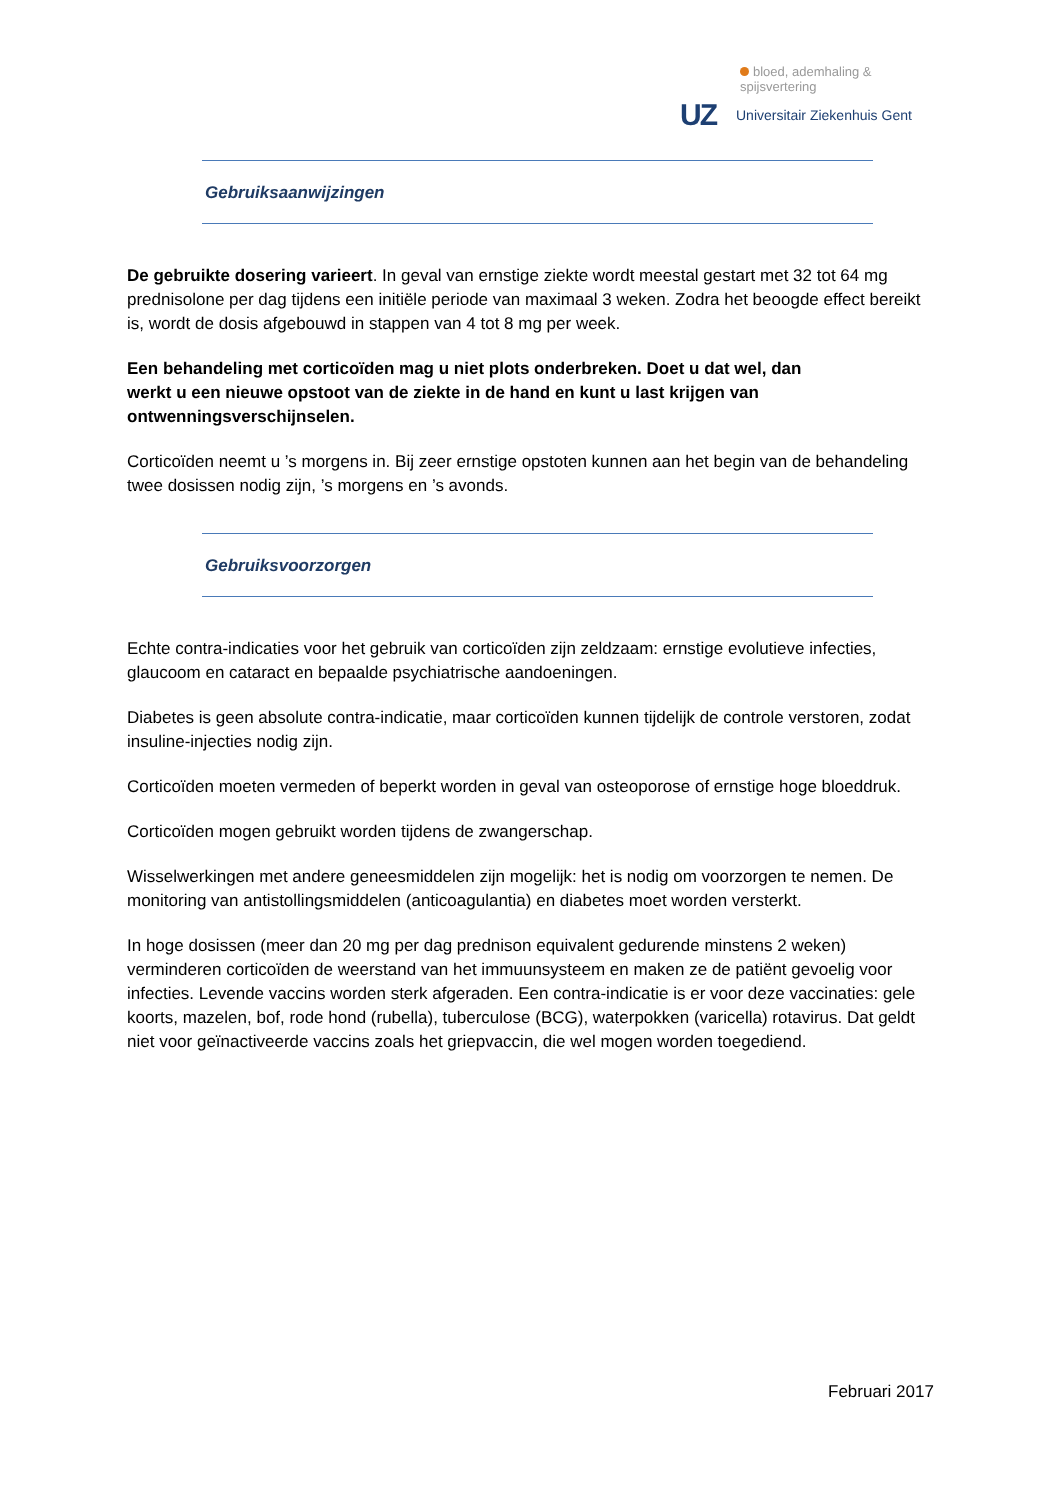bloed, ademhaling & spijsvertering
UZ Universitair Ziekenhuis Gent
Gebruiksaanwijzingen
De gebruikte dosering varieert. In geval van ernstige ziekte wordt meestal gestart met 32 tot 64 mg prednisolone per dag tijdens een initiële periode van maximaal 3 weken. Zodra het beoogde effect bereikt is, wordt de dosis afgebouwd in stappen van 4 tot 8 mg per week.
Een behandeling met corticoïden mag u niet plots onderbreken. Doet u dat wel, dan
werkt u een nieuwe opstoot van de ziekte in de hand en kunt u last krijgen van ontwenningsverschijnselen.
Corticoïden neemt u ’s morgens in. Bij zeer ernstige opstoten kunnen aan het begin van de behandeling twee dosissen nodig zijn, ’s morgens en ’s avonds.
Gebruiksvoorzorgen
Echte contra-indicaties voor het gebruik van corticoïden zijn zeldzaam: ernstige evolutieve infecties, glaucoom en cataract en bepaalde psychiatrische aandoeningen.
Diabetes is geen absolute contra-indicatie, maar corticoïden kunnen tijdelijk de controle verstoren, zodat insuline-injecties nodig zijn.
Corticoïden moeten vermeden of beperkt worden in geval van osteoporose of ernstige hoge bloeddruk.
Corticoïden mogen gebruikt worden tijdens de zwangerschap.
Wisselwerkingen met andere geneesmiddelen zijn mogelijk: het is nodig om voorzorgen te nemen. De monitoring van antistollingsmiddelen (anticoagulantia) en diabetes moet worden versterkt.
In hoge dosissen (meer dan 20 mg per dag prednison equivalent gedurende minstens 2 weken) verminderen corticoïden de weerstand van het immuunsysteem en maken ze de patiënt gevoelig voor infecties. Levende vaccins worden sterk afgeraden. Een contra-indicatie is er voor deze vaccinaties: gele koorts, mazelen, bof, rode hond (rubella), tuberculose (BCG), waterpokken (varicella) rotavirus. Dat geldt niet voor geïnactiveerde vaccins zoals het griepvaccin, die wel mogen worden toegediend.
Februari 2017